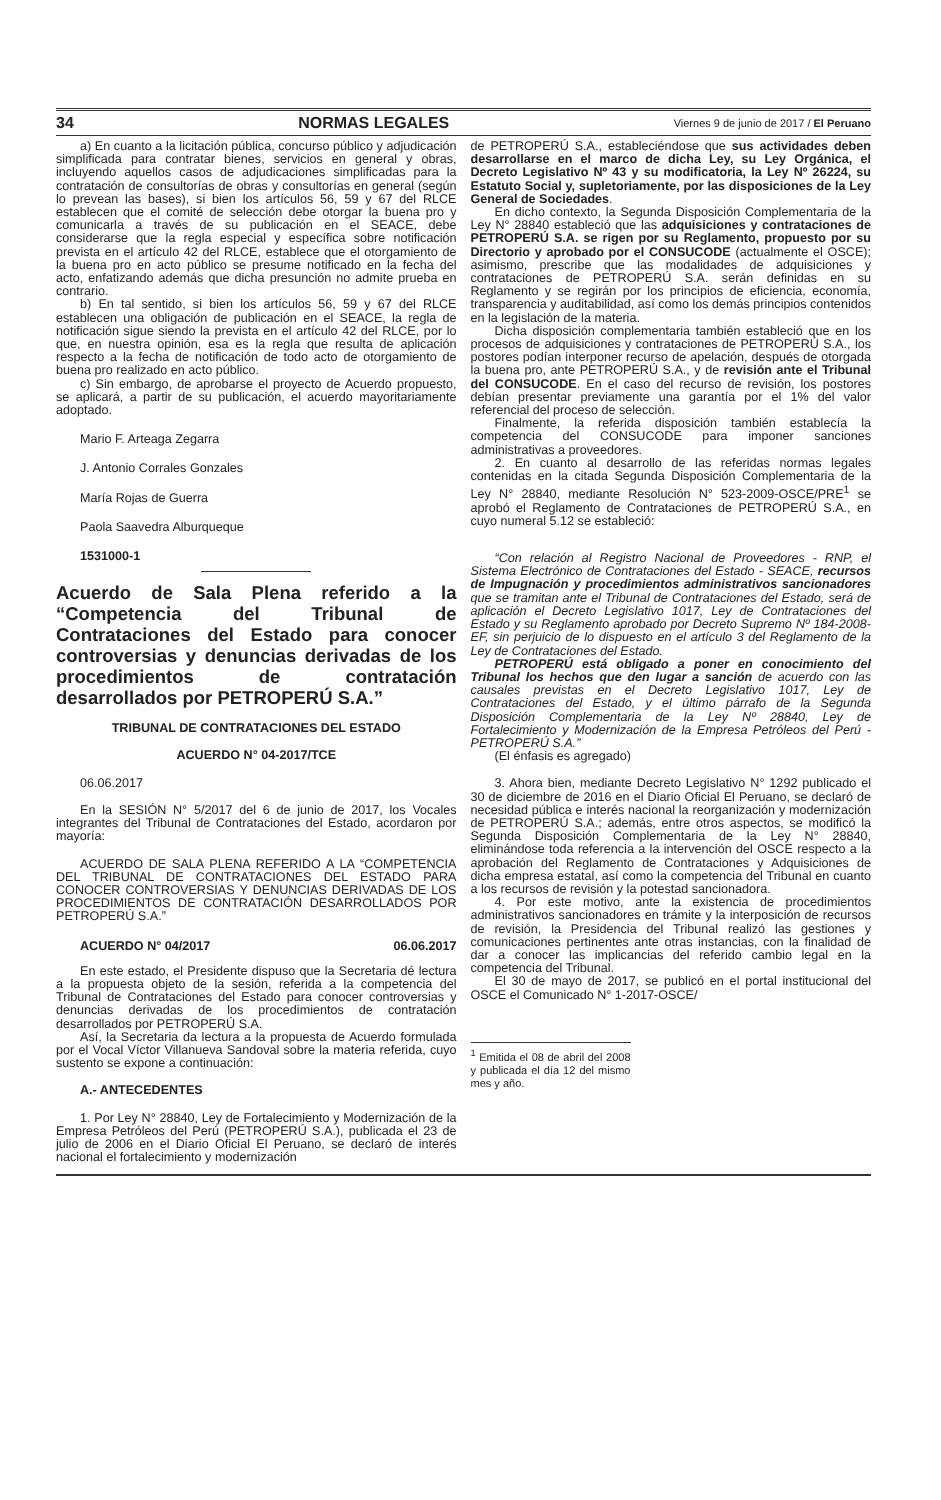34 NORMAS LEGALES Viernes 9 de junio de 2017 / El Peruano
a) En cuanto a la licitación pública, concurso público y adjudicación simplificada para contratar bienes, servicios en general y obras, incluyendo aquellos casos de adjudicaciones simplificadas para la contratación de consultorías de obras y consultorías en general (según lo prevean las bases), si bien los artículos 56, 59 y 67 del RLCE establecen que el comité de selección debe otorgar la buena pro y comunicarla a través de su publicación en el SEACE, debe considerarse que la regla especial y específica sobre notificación prevista en el artículo 42 del RLCE, establece que el otorgamiento de la buena pro en acto público se presume notificado en la fecha del acto, enfatizando además que dicha presunción no admite prueba en contrario.
b) En tal sentido, si bien los artículos 56, 59 y 67 del RLCE establecen una obligación de publicación en el SEACE, la regla de notificación sigue siendo la prevista en el artículo 42 del RLCE, por lo que, en nuestra opinión, esa es la regla que resulta de aplicación respecto a la fecha de notificación de todo acto de otorgamiento de buena pro realizado en acto público.
c) Sin embargo, de aprobarse el proyecto de Acuerdo propuesto, se aplicará, a partir de su publicación, el acuerdo mayoritariamente adoptado.
Mario F. Arteaga Zegarra
J. Antonio Corrales Gonzales
María Rojas de Guerra
Paola Saavedra Alburqueque
1531000-1
Acuerdo de Sala Plena referido a la “Competencia del Tribunal de Contrataciones del Estado para conocer controversias y denuncias derivadas de los procedimientos de contratación desarrollados por PETROPERÚ S.A.”
TRIBUNAL DE CONTRATACIONES DEL ESTADO
ACUERDO N° 04-2017/TCE
06.06.2017
En la SESIÓN N° 5/2017 del 6 de junio de 2017, los Vocales integrantes del Tribunal de Contrataciones del Estado, acordaron por mayoría:
ACUERDO DE SALA PLENA REFERIDO A LA “COMPETENCIA DEL TRIBUNAL DE CONTRATACIONES DEL ESTADO PARA CONOCER CONTROVERSIAS Y DENUNCIAS DERIVADAS DE LOS PROCEDIMIENTOS DE CONTRATACIÓN DESARROLLADOS POR PETROPERÚ S.A.”
ACUERDO N° 04/2017 06.06.2017
En este estado, el Presidente dispuso que la Secretaria dé lectura a la propuesta objeto de la sesión, referida a la competencia del Tribunal de Contrataciones del Estado para conocer controversias y denuncias derivadas de los procedimientos de contratación desarrollados por PETROPERÚ S.A.
Así, la Secretaria da lectura a la propuesta de Acuerdo formulada por el Vocal Víctor Villanueva Sandoval sobre la materia referida, cuyo sustento se expone a continuación:
A.- ANTECEDENTES
1. Por Ley N° 28840, Ley de Fortalecimiento y Modernización de la Empresa Petróleos del Perú (PETROPERÚ S.A.), publicada el 23 de julio de 2006 en el Diario Oficial El Peruano, se declaró de interés nacional el fortalecimiento y modernización
de PETROPERÚ S.A., estableciéndose que sus actividades deben desarrollarse en el marco de dicha Ley, su Ley Orgánica, el Decreto Legislativo Nº 43 y su modificatoria, la Ley Nº 26224, su Estatuto Social y, supletoriamente, por las disposiciones de la Ley General de Sociedades.
En dicho contexto, la Segunda Disposición Complementaria de la Ley N° 28840 estableció que las adquisiciones y contrataciones de PETROPERÚ S.A. se rigen por su Reglamento, propuesto por su Directorio y aprobado por el CONSUCODE (actualmente el OSCE); asimismo, prescribe que las modalidades de adquisiciones y contrataciones de PETROPERÚ S.A. serán definidas en su Reglamento y se regirán por los principios de eficiencia, economía, transparencia y auditabilidad, así como los demás principios contenidos en la legislación de la materia.
Dicha disposición complementaria también estableció que en los procesos de adquisiciones y contrataciones de PETROPERÚ S.A., los postores podían interponer recurso de apelación, después de otorgada la buena pro, ante PETROPERÚ S.A., y de revisión ante el Tribunal del CONSUCODE. En el caso del recurso de revisión, los postores debían presentar previamente una garantía por el 1% del valor referencial del proceso de selección.
Finalmente, la referida disposición también establecía la competencia del CONSUCODE para imponer sanciones administrativas a proveedores.
2. En cuanto al desarrollo de las referidas normas legales contenidas en la citada Segunda Disposición Complementaria de la Ley N° 28840, mediante Resolución N° 523-2009-OSCE/PRE<sup>1</sup> se aprobó el Reglamento de Contrataciones de PETROPERÚ S.A., en cuyo numeral 5.12 se estableció:
“Con relación al Registro Nacional de Proveedores - RNP, el Sistema Electrónico de Contrataciones del Estado - SEACE, recursos de Impugnación y procedimientos administrativos sancionadores que se tramitan ante el Tribunal de Contrataciones del Estado, será de aplicación el Decreto Legislativo 1017, Ley de Contrataciones del Estado y su Reglamento aprobado por Decreto Supremo Nº 184-2008-EF, sin perjuicio de lo dispuesto en el artículo 3 del Reglamento de la Ley de Contrataciones del Estado.
PETROPERÚ está obligado a poner en conocimiento del Tribunal los hechos que den lugar a sanción de acuerdo con las causales previstas en el Decreto Legislativo 1017, Ley de Contrataciones del Estado, y el último párrafo de la Segunda Disposición Complementaria de la Ley Nº 28840, Ley de Fortalecimiento y Modernización de la Empresa Petróleos del Perú - PETROPERÚ S.A.”
(El énfasis es agregado)
3. Ahora bien, mediante Decreto Legislativo N° 1292 publicado el 30 de diciembre de 2016 en el Diario Oficial El Peruano, se declaró de necesidad pública e interés nacional la reorganización y modernización de PETROPERÚ S.A.; además, entre otros aspectos, se modificó la Segunda Disposición Complementaria de la Ley N° 28840, eliminándose toda referencia a la intervención del OSCE respecto a la aprobación del Reglamento de Contrataciones y Adquisiciones de dicha empresa estatal, así como la competencia del Tribunal en cuanto a los recursos de revisión y la potestad sancionadora.
4. Por este motivo, ante la existencia de procedimientos administrativos sancionadores en trámite y la interposición de recursos de revisión, la Presidencia del Tribunal realizó las gestiones y comunicaciones pertinentes ante otras instancias, con la finalidad de dar a conocer las implicancias del referido cambio legal en la competencia del Tribunal.
El 30 de mayo de 2017, se publicó en el portal institucional del OSCE el Comunicado N° 1-2017-OSCE/
<sup>1</sup> Emitida el 08 de abril del 2008 y publicada el día 12 del mismo mes y año.